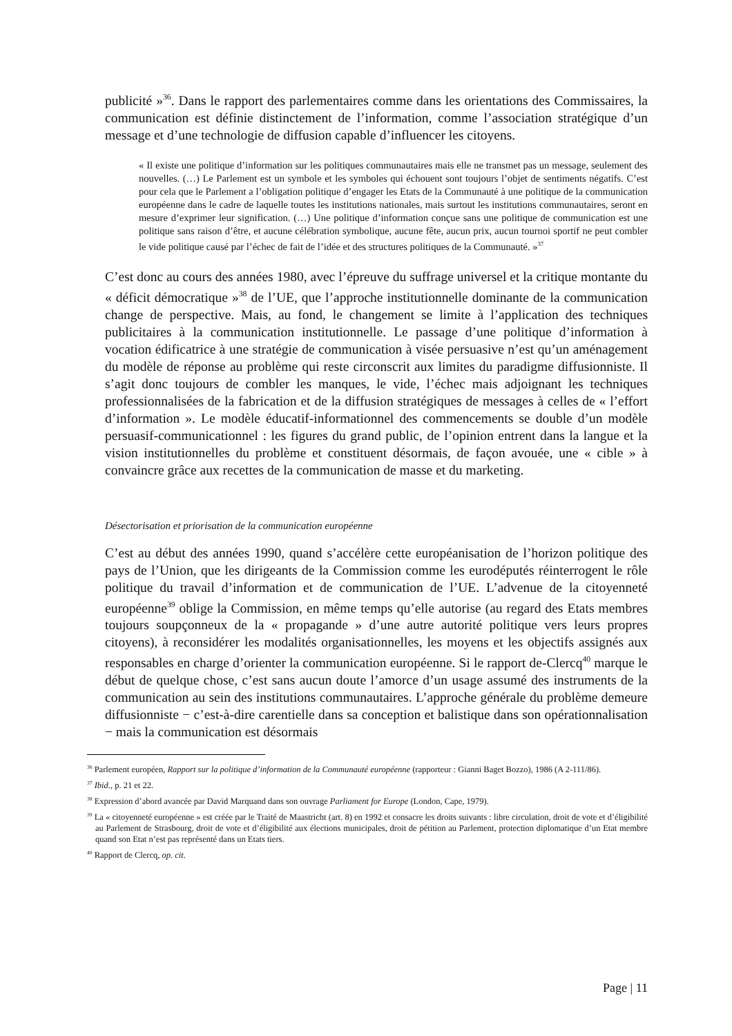publicité »<sup>36</sup>. Dans le rapport des parlementaires comme dans les orientations des Commissaires, la communication est définie distinctement de l’information, comme l’association stratégique d’un message et d’une technologie de diffusion capable d’influencer les citoyens.
« Il existe une politique d’information sur les politiques communautaires mais elle ne transmet pas un message, seulement des nouvelles. (…) Le Parlement est un symbole et les symboles qui échouent sont toujours l’objet de sentiments négatifs. C’est pour cela que le Parlement a l’obligation politique d’engager les Etats de la Communauté à une politique de la communication européenne dans le cadre de laquelle toutes les institutions nationales, mais surtout les institutions communautaires, seront en mesure d’exprimer leur signification. (…) Une politique d’information conçue sans une politique de communication est une politique sans raison d’être, et aucune célébration symbolique, aucune fête, aucun prix, aucun tournoi sportif ne peut combler le vide politique causé par l’échec de fait de l’idée et des structures politiques de la Communauté. »<sup>37</sup>
C’est donc au cours des années 1980, avec l’épreuve du suffrage universel et la critique montante du « déficit démocratique »<sup>38</sup> de l’UE, que l’approche institutionnelle dominante de la communication change de perspective. Mais, au fond, le changement se limite à l’application des techniques publicitaires à la communication institutionnelle. Le passage d’une politique d’information à vocation édificatrice à une stratégie de communication à visée persuasive n’est qu’un aménagement du modèle de réponse au problème qui reste circonscrit aux limites du paradigme diffusionniste. Il s’agit donc toujours de combler les manques, le vide, l’échec mais adjoignant les techniques professionnalisées de la fabrication et de la diffusion stratégiques de messages à celles de « l’effort d’information ». Le modèle éducatif-informationnel des commencements se double d’un modèle persuasif-communicationnel : les figures du grand public, de l’opinion entrent dans la langue et la vision institutionnelles du problème et constituent désormais, de façon avouée, une « cible » à convaincre grâce aux recettes de la communication de masse et du marketing.
Désectorisation et priorisation de la communication européenne
C’est au début des années 1990, quand s’accélère cette européanisation de l’horizon politique des pays de l’Union, que les dirigeants de la Commission comme les eurodéputés réinterrogent le rôle politique du travail d’information et de communication de l’UE. L’advenue de la citoyenneté européenne<sup>39</sup> oblige la Commission, en même temps qu’elle autorise (au regard des Etats membres toujours soupçonneux de la « propagande » d’une autre autorité politique vers leurs propres citoyens), à reconsidérer les modalités organisationnelles, les moyens et les objectifs assignés aux responsables en charge d’orienter la communication européenne. Si le rapport de-Clercq<sup>40</sup> marque le début de quelque chose, c’est sans aucun doute l’amorce d’un usage assumé des instruments de la communication au sein des institutions communautaires. L’approche générale du problème demeure diffusionniste − c’est-à-dire carentielle dans sa conception et balistique dans son opérationnalisation − mais la communication est désormais
<sup>36</sup> Parlement européen, Rapport sur la politique d’information de la Communauté européenne (rapporteur : Gianni Baget Bozzo), 1986 (A 2-111/86).
<sup>37</sup> Ibid., p. 21 et 22.
<sup>38</sup> Expression d’abord avancée par David Marquand dans son ouvrage Parliament for Europe (London, Cape, 1979).
<sup>39</sup> La « citoyenneté européenne » est créée par le Traité de Maastricht (art. 8) en 1992 et consacre les droits suivants : libre circulation, droit de vote et d’éligibilité au Parlement de Strasbourg, droit de vote et d’éligibilité aux élections municipales, droit de pétition au Parlement, protection diplomatique d’un Etat membre quand son Etat n’est pas représenté dans un Etats tiers.
<sup>40</sup> Rapport de Clercq, op. cit.
Page | 11